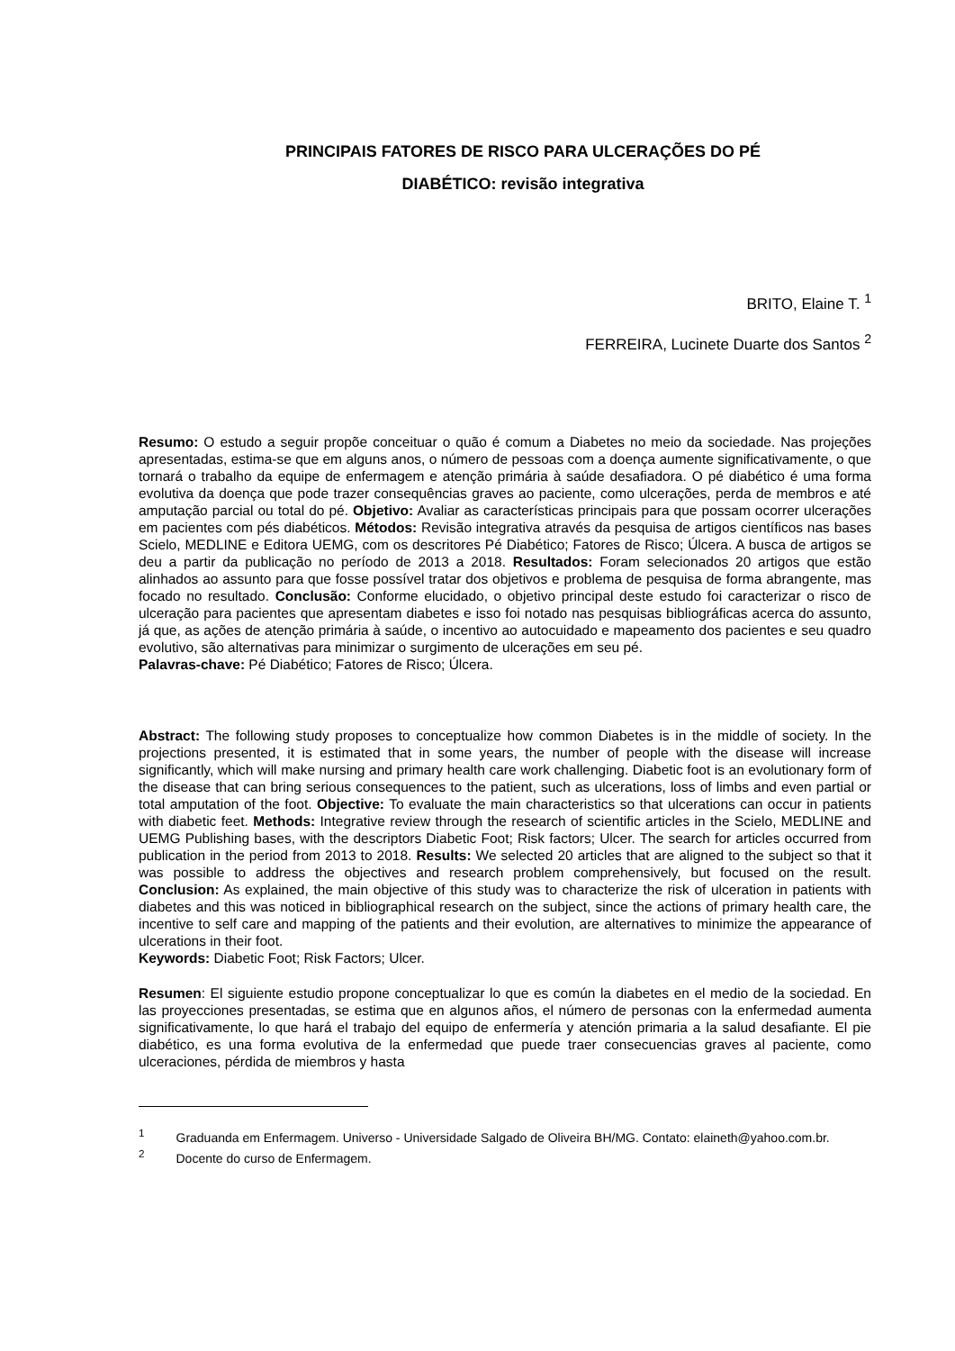PRINCIPAIS FATORES DE RISCO PARA ULCERAÇÕES DO PÉ
DIABÉTICO: revisão integrativa
BRITO, Elaine T. <sup>1</sup>
FERREIRA, Lucinete Duarte dos Santos <sup>2</sup>
Resumo: O estudo a seguir propõe conceituar o quão é comum a Diabetes no meio da sociedade. Nas projeções apresentadas, estima-se que em alguns anos, o número de pessoas com a doença aumente significativamente, o que tornará o trabalho da equipe de enfermagem e atenção primária à saúde desafiadora. O pé diabético é uma forma evolutiva da doença que pode trazer consequências graves ao paciente, como ulcerações, perda de membros e até amputação parcial ou total do pé. Objetivo: Avaliar as características principais para que possam ocorrer ulcerações em pacientes com pés diabéticos. Métodos: Revisão integrativa através da pesquisa de artigos científicos nas bases Scielo, MEDLINE e Editora UEMG, com os descritores Pé Diabético; Fatores de Risco; Úlcera. A busca de artigos se deu a partir da publicação no período de 2013 a 2018. Resultados: Foram selecionados 20 artigos que estão alinhados ao assunto para que fosse possível tratar dos objetivos e problema de pesquisa de forma abrangente, mas focado no resultado. Conclusão: Conforme elucidado, o objetivo principal deste estudo foi caracterizar o risco de ulceração para pacientes que apresentam diabetes e isso foi notado nas pesquisas bibliográficas acerca do assunto, já que, as ações de atenção primária à saúde, o incentivo ao autocuidado e mapeamento dos pacientes e seu quadro evolutivo, são alternativas para minimizar o surgimento de ulcerações em seu pé.
Palavras-chave: Pé Diabético; Fatores de Risco; Úlcera.
Abstract: The following study proposes to conceptualize how common Diabetes is in the middle of society. In the projections presented, it is estimated that in some years, the number of people with the disease will increase significantly, which will make nursing and primary health care work challenging. Diabetic foot is an evolutionary form of the disease that can bring serious consequences to the patient, such as ulcerations, loss of limbs and even partial or total amputation of the foot. Objective: To evaluate the main characteristics so that ulcerations can occur in patients with diabetic feet. Methods: Integrative review through the research of scientific articles in the Scielo, MEDLINE and UEMG Publishing bases, with the descriptors Diabetic Foot; Risk factors; Ulcer. The search for articles occurred from publication in the period from 2013 to 2018. Results: We selected 20 articles that are aligned to the subject so that it was possible to address the objectives and research problem comprehensively, but focused on the result. Conclusion: As explained, the main objective of this study was to characterize the risk of ulceration in patients with diabetes and this was noticed in bibliographical research on the subject, since the actions of primary health care, the incentive to self care and mapping of the patients and their evolution, are alternatives to minimize the appearance of ulcerations in their foot.
Keywords: Diabetic Foot; Risk Factors; Ulcer.
Resumen: El siguiente estudio propone conceptualizar lo que es común la diabetes en el medio de la sociedad. En las proyecciones presentadas, se estima que en algunos años, el número de personas con la enfermedad aumenta significativamente, lo que hará el trabajo del equipo de enfermería y atención primaria a la salud desafiante. El pie diabético, es una forma evolutiva de la enfermedad que puede traer consecuencias graves al paciente, como ulceraciones, pérdida de miembros y hasta
<sup>1</sup> Graduanda em Enfermagem. Universo - Universidade Salgado de Oliveira BH/MG. Contato: elaineth@yahoo.com.br.
<sup>2</sup> Docente do curso de Enfermagem.